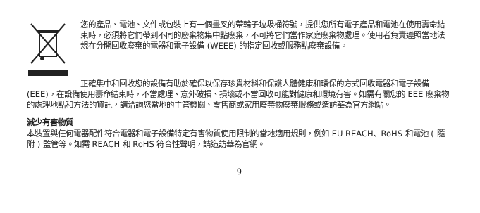您的產品、電池、文件或包裝上有一個畫叉的帶輪子垃圾桶符號，提供您所有電子產品和電池在使用壽命結束時，必須將它們帶到不同的廢棄物集中點廢棄，不可將它們當作家庭廢棄物處理。使用者負責遵照當地法規在分開回收廢棄的電器和電子設備 (WEEE) 的指定回收或服務點廢棄設備。
正確集中和回收您的設備有助於確保以保存珍貴材料和保護人體健康和環保的方式回收電器和電子設備 (EEE)，在設備使用壽命結束時，不當處理、意外破損、損壞或不當回收可能對健康和環境有害。如需有關您的 EEE 廢棄物的處理地點和方法的資訊，請洽詢您當地的主管機關、零售商或家用廢棄物廢棄服務或造訪華為官方網站。
減少有害物質
本裝置與任何電器配件符合電器和電子設備特定有害物質使用限制的當地適用規則，例如 EU REACH、RoHS 和電池 ( 隨附 ) 監管等。如需 REACH 和 RoHS 符合性聲明，請造訪華為官網。
9